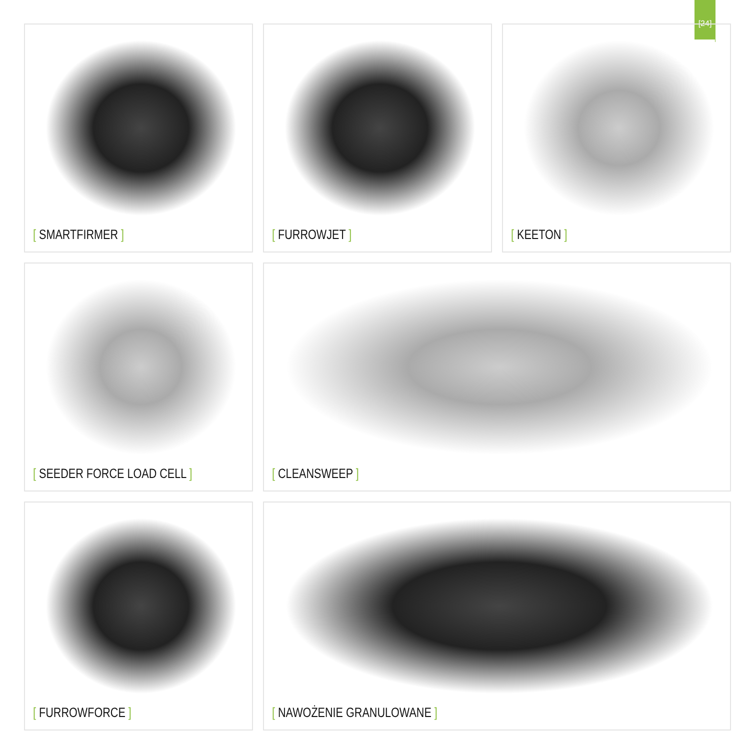[24]
[ SMARTFIRMER ]
[ FURROWJET ]
[ KEETON ]
[ SEEDER FORCE LOAD CELL ]
[ CLEANSWEEP ]
[ FURROWFORCE ]
[ NAWOŻENIE GRANULOWANE ]